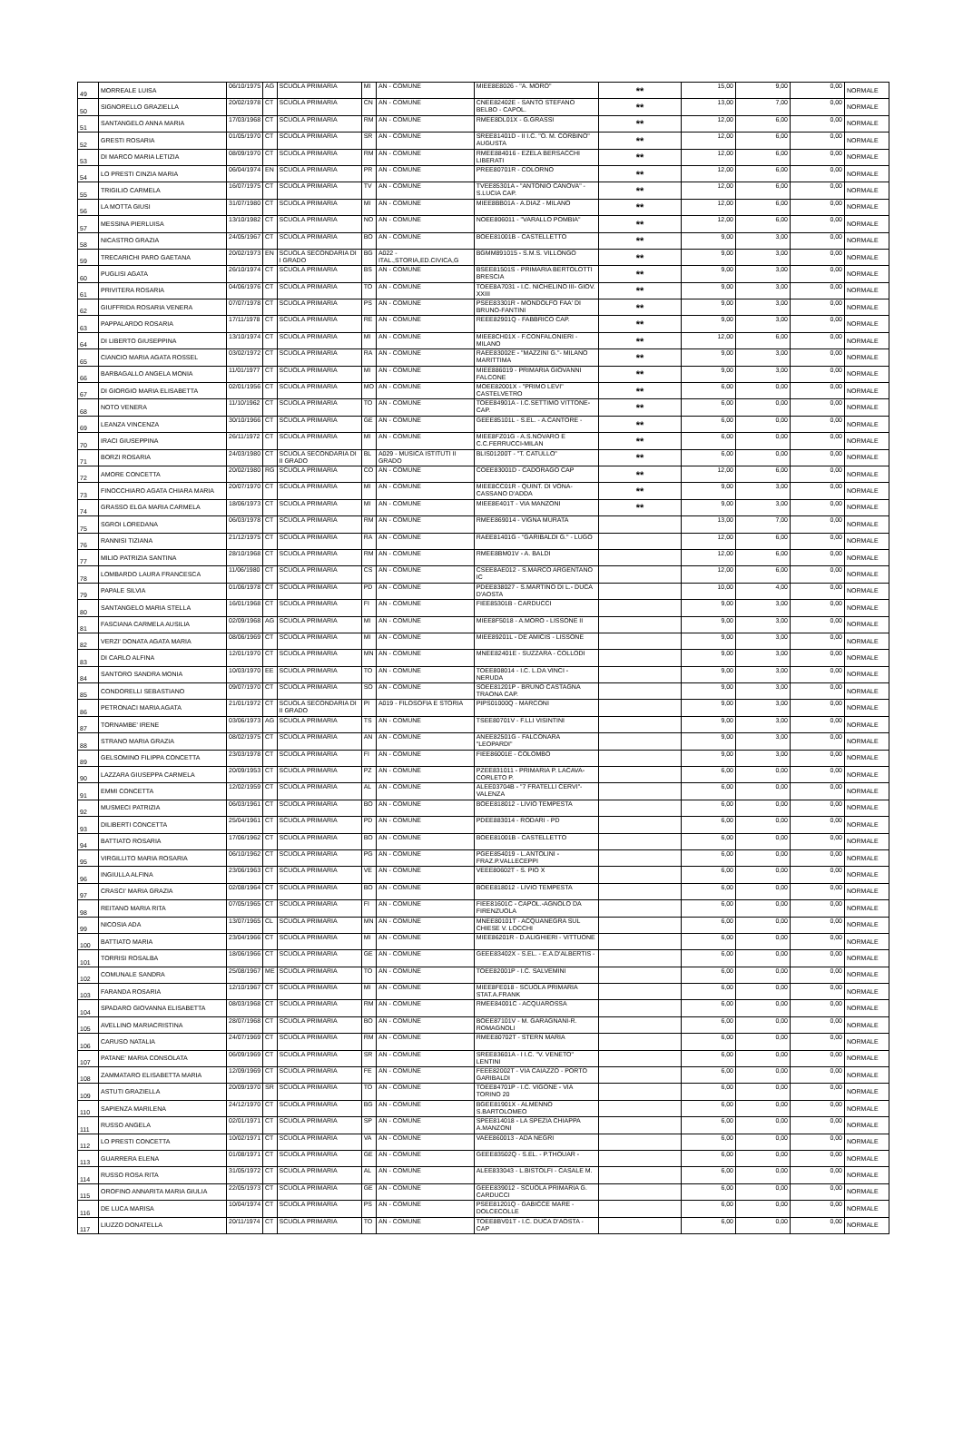| 49 | MORREALE LUISA | 06/10/1975 | AG | SCUOLA PRIMARIA | MI | AN - COMUNE | MIEE8E8026 - "A. MORO" | ** | 15,00 | 9,00 | 0,00 | NORMALE |
| 50 | SIGNORELLO GRAZIELLA | 20/02/1978 | CT | SCUOLA PRIMARIA | CN | AN - COMUNE | CNEE82402E - SANTO STEFANO BELBO - CAPOL. | ** | 13,00 | 7,00 | 0,00 | NORMALE |
| 51 | SANTANGELO ANNA MARIA | 17/03/1968 | CT | SCUOLA PRIMARIA | RM | AN - COMUNE | RMEE8DL01X - G.GRASSI | ** | 12,00 | 6,00 | 0,00 | NORMALE |
| 52 | GRESTI ROSARIA | 01/05/1970 | CT | SCUOLA PRIMARIA | SR | AN - COMUNE | SREE81401D - II I.C. "O. M. CORBINO" AUGUSTA | ** | 12,00 | 6,00 | 0,00 | NORMALE |
| 53 | DI MARCO MARIA LETIZIA | 08/09/1970 | CT | SCUOLA PRIMARIA | RM | AN - COMUNE | RMEE884016 - EZELA BERSACCHI LIBERATI | ** | 12,00 | 6,00 | 0,00 | NORMALE |
| 54 | LO PRESTI CINZIA MARIA | 06/04/1974 | EN | SCUOLA PRIMARIA | PR | AN - COMUNE | PREE80701R - COLORNO | ** | 12,00 | 6,00 | 0,00 | NORMALE |
| 55 | TRIGILIO CARMELA | 16/07/1975 | CT | SCUOLA PRIMARIA | TV | AN - COMUNE | TVEE85301A - "ANTONIO CANOVA" - S.LUCIA CAP. | ** | 12,00 | 6,00 | 0,00 | NORMALE |
| 56 | LA MOTTA GIUSI | 31/07/1980 | CT | SCUOLA PRIMARIA | MI | AN - COMUNE | MIEE8BB01A - A.DIAZ - MILANO | ** | 12,00 | 6,00 | 0,00 | NORMALE |
| 57 | MESSINA PIERLUISA | 13/10/1982 | CT | SCUOLA PRIMARIA | NO | AN - COMUNE | NOEE806011 - "VARALLO POMBIA" | ** | 12,00 | 6,00 | 0,00 | NORMALE |
| 58 | NICASTRO GRAZIA | 24/05/1967 | CT | SCUOLA PRIMARIA | BO | AN - COMUNE | BOEE81001B - CASTELLETTO | ** | 9,00 | 3,00 | 0,00 | NORMALE |
| 59 | TRECARICHI PARO GAETANA | 20/02/1973 | EN | SCUOLA SECONDARIA DI I GRADO | BG | A022 - ITAL.,STORIA,ED.CIVICA,G | BGMM891015 - S.M.S. VILLONGO | ** | 9,00 | 3,00 | 0,00 | NORMALE |
| 60 | PUGLISI AGATA | 26/10/1974 | CT | SCUOLA PRIMARIA | BS | AN - COMUNE | BSEE81501S - PRIMARIA BERTOLOTTI BRESCIA | ** | 9,00 | 3,00 | 0,00 | NORMALE |
| 61 | PRIVITERA ROSARIA | 04/06/1976 | CT | SCUOLA PRIMARIA | TO | AN - COMUNE | TOEE8A7031 - I.C. NICHELINO III- GIOV. XXIII | ** | 9,00 | 3,00 | 0,00 | NORMALE |
| 62 | GIUFFRIDA ROSARIA VENERA | 07/07/1978 | CT | SCUOLA PRIMARIA | PS | AN - COMUNE | PSEE83301R - MONDOLFO FAA' DI BRUNO-FANTINI | ** | 9,00 | 3,00 | 0,00 | NORMALE |
| 63 | PAPPALARDO ROSARIA | 17/11/1978 | CT | SCUOLA PRIMARIA | RE | AN - COMUNE | REEE82901Q - FABBRICO CAP. | ** | 9,00 | 3,00 | 0,00 | NORMALE |
| 64 | DI LIBERTO GIUSEPPINA | 13/10/1974 | CT | SCUOLA PRIMARIA | MI | AN - COMUNE | MIEE8CH01X - F.CONFALONIERI - MILANO | ** | 12,00 | 6,00 | 0,00 | NORMALE |
| 65 | CIANCIO MARIA AGATA ROSSEL | 03/02/1972 | CT | SCUOLA PRIMARIA | RA | AN - COMUNE | RAEE83002E - "MAZZINI G."- MILANO MARITTIMA | ** | 9,00 | 3,00 | 0,00 | NORMALE |
| 66 | BARBAGALLO ANGELA MONIA | 11/01/1977 | CT | SCUOLA PRIMARIA | MI | AN - COMUNE | MIEE886019 - PRIMARIA GIOVANNI FALCONE | ** | 9,00 | 3,00 | 0,00 | NORMALE |
| 67 | DI GIORGIO MARIA ELISABETTA | 02/01/1956 | CT | SCUOLA PRIMARIA | MO | AN - COMUNE | MOEE82001X - "PRIMO LEVI" CASTELVETRO | ** | 6,00 | 0,00 | 0,00 | NORMALE |
| 68 | NOTO VENERA | 11/10/1962 | CT | SCUOLA PRIMARIA | TO | AN - COMUNE | TOEE84901A - I.C.SETTIMO VITTONE- CAP. | ** | 6,00 | 0,00 | 0,00 | NORMALE |
| 69 | LEANZA VINCENZA | 30/10/1966 | CT | SCUOLA PRIMARIA | GE | AN - COMUNE | GEEE85101L - S.EL. - A.CANTORE - | ** | 6,00 | 0,00 | 0,00 | NORMALE |
| 70 | IRACI GIUSEPPINA | 26/11/1972 | CT | SCUOLA PRIMARIA | MI | AN - COMUNE | MIEE8FZ01G - A.S.NOVARO E C.C.FERRUCCI-MILAN | ** | 6,00 | 0,00 | 0,00 | NORMALE |
| 71 | BORZI ROSARIA | 24/03/1980 | CT | SCUOLA SECONDARIA DI II GRADO | BL | A029 - MUSICA ISTITUTI II GRADO | BLIS01200T - "T. CATULLO" | ** | 6,00 | 0,00 | 0,00 | NORMALE |
| 72 | AMORE CONCETTA | 20/02/1980 | RG | SCUOLA PRIMARIA | CO | AN - COMUNE | COEE83001D - CADORAGO CAP | ** | 12,00 | 6,00 | 0,00 | NORMALE |
| 73 | FINOCCHIARO AGATA CHIARA MARIA | 20/07/1970 | CT | SCUOLA PRIMARIA | MI | AN - COMUNE | MIEE8CC01R - QUINT. DI VONA- CASSANO D'ADDA | ** | 9,00 | 3,00 | 0,00 | NORMALE |
| 74 | GRASSO ELGA MARIA CARMELA | 18/06/1973 | CT | SCUOLA PRIMARIA | MI | AN - COMUNE | MIEE8E401T - VIA MANZONI | ** | 9,00 | 3,00 | 0,00 | NORMALE |
| 75 | SGROI LOREDANA | 06/03/1978 | CT | SCUOLA PRIMARIA | RM | AN - COMUNE | RMEE869014 - VIGNA MURATA | | 13,00 | 7,00 | 0,00 | NORMALE |
| 76 | RANNISI TIZIANA | 21/12/1975 | CT | SCUOLA PRIMARIA | RA | AN - COMUNE | RAEE81401G - "GARIBALDI G." - LUGO | | 12,00 | 6,00 | 0,00 | NORMALE |
| 77 | MILIO PATRIZIA SANTINA | 28/10/1968 | CT | SCUOLA PRIMARIA | RM | AN - COMUNE | RMEE8BM01V - A. BALDI | | 12,00 | 6,00 | 0,00 | NORMALE |
| 78 | LOMBARDO LAURA FRANCESCA | 11/06/1980 | CT | SCUOLA PRIMARIA | CS | AN - COMUNE | CSEE8AE012 - S.MARCO ARGENTANO IC | | 12,00 | 6,00 | 0,00 | NORMALE |
| 79 | PAPALE SILVIA | 01/06/1978 | CT | SCUOLA PRIMARIA | PD | AN - COMUNE | PDEE838027 - S.MARTINO DI L.- DUCA D'AOSTA | | 10,00 | 4,00 | 0,00 | NORMALE |
| 80 | SANTANGELO MARIA STELLA | 16/01/1968 | CT | SCUOLA PRIMARIA | FI | AN - COMUNE | FIEE85301B - CARDUCCI | | 9,00 | 3,00 | 0,00 | NORMALE |
| 81 | FASCIANA CARMELA AUSILIA | 02/09/1968 | AG | SCUOLA PRIMARIA | MI | AN - COMUNE | MIEE8F5018 - A.MORO - LISSONE II | | 9,00 | 3,00 | 0,00 | NORMALE |
| 82 | VERZI' DONATA AGATA MARIA | 08/06/1969 | CT | SCUOLA PRIMARIA | MI | AN - COMUNE | MIEE89201L - DE AMICIS - LISSONE | | 9,00 | 3,00 | 0,00 | NORMALE |
| 83 | DI CARLO ALFINA | 12/01/1970 | CT | SCUOLA PRIMARIA | MN | AN - COMUNE | MNEE82401E - SUZZARA - COLLODI | | 9,00 | 3,00 | 0,00 | NORMALE |
| 84 | SANTORO SANDRA MONIA | 10/03/1970 | EE | SCUOLA PRIMARIA | TO | AN - COMUNE | TOEE808014 - I.C. L.DA VINCI - NERUDA | | 9,00 | 3,00 | 0,00 | NORMALE |
| 85 | CONDORELLI SEBASTIANO | 09/07/1970 | CT | SCUOLA PRIMARIA | SO | AN - COMUNE | SOEE81201P - BRUNO CASTAGNA TRAONA CAP. | | 9,00 | 3,00 | 0,00 | NORMALE |
| 86 | PETRONACI MARIA AGATA | 21/01/1972 | CT | SCUOLA SECONDARIA DI II GRADO | PI | A019 - FILOSOFIA E STORIA | PIPS01000Q - MARCONI | | 9,00 | 3,00 | 0,00 | NORMALE |
| 87 | TORNAMBE' IRENE | 03/06/1973 | AG | SCUOLA PRIMARIA | TS | AN - COMUNE | TSEE80701V - F.LLI VISINTINI | | 9,00 | 3,00 | 0,00 | NORMALE |
| 88 | STRANO MARIA GRAZIA | 08/02/1975 | CT | SCUOLA PRIMARIA | AN | AN - COMUNE | ANEE82501G - FALCONARA "LEOPARDI" | | 9,00 | 3,00 | 0,00 | NORMALE |
| 89 | GELSOMINO FILIPPA CONCETTA | 23/03/1978 | CT | SCUOLA PRIMARIA | FI | AN - COMUNE | FIEE86001E - COLOMBO | | 9,00 | 3,00 | 0,00 | NORMALE |
| 90 | LAZZARA GIUSEPPA CARMELA | 20/09/1953 | CT | SCUOLA PRIMARIA | PZ | AN - COMUNE | PZEE831011 - PRIMARIA P. LACAVA-CORLETO P. | | 6,00 | 0,00 | 0,00 | NORMALE |
| 91 | EMMI CONCETTA | 12/02/1959 | CT | SCUOLA PRIMARIA | AL | AN - COMUNE | ALEE03704B - "7 FRATELLI CERVI"- VALENZA | | 6,00 | 0,00 | 0,00 | NORMALE |
| 92 | MUSMECI PATRIZIA | 06/03/1961 | CT | SCUOLA PRIMARIA | BO | AN - COMUNE | BOEE818012 - LIVIO TEMPESTA | | 6,00 | 0,00 | 0,00 | NORMALE |
| 93 | DILIBERTI CONCETTA | 25/04/1961 | CT | SCUOLA PRIMARIA | PD | AN - COMUNE | PDEE883014 - RODARI - PD | | 6,00 | 0,00 | 0,00 | NORMALE |
| 94 | BATTIATO ROSARIA | 17/06/1962 | CT | SCUOLA PRIMARIA | BO | AN - COMUNE | BOEE81001B - CASTELLETTO | | 6,00 | 0,00 | 0,00 | NORMALE |
| 95 | VIRGILLITO MARIA ROSARIA | 06/10/1962 | CT | SCUOLA PRIMARIA | PG | AN - COMUNE | PGEE854019 - L.ANTOLINI - FRAZ.P.VALLECEPPI | | 6,00 | 0,00 | 0,00 | NORMALE |
| 96 | INGIULLA ALFINA | 23/06/1963 | CT | SCUOLA PRIMARIA | VE | AN - COMUNE | VEEE80602T - S. PIO X | | 6,00 | 0,00 | 0,00 | NORMALE |
| 97 | CRASCI' MARIA GRAZIA | 02/08/1964 | CT | SCUOLA PRIMARIA | BO | AN - COMUNE | BOEE818012 - LIVIO TEMPESTA | | 6,00 | 0,00 | 0,00 | NORMALE |
| 98 | REITANO MARIA RITA | 07/05/1965 | CT | SCUOLA PRIMARIA | FI | AN - COMUNE | FIEE81601C - CAPOL.-AGNOLO DA FIRENZUOLA | | 6,00 | 0,00 | 0,00 | NORMALE |
| 99 | NICOSIA ADA | 13/07/1965 | CL | SCUOLA PRIMARIA | MN | AN - COMUNE | MNEE80101T - ACQUANEGRA SUL CHIESE V. LOCCHI | | 6,00 | 0,00 | 0,00 | NORMALE |
| 100 | BATTIATO MARIA | 23/04/1966 | CT | SCUOLA PRIMARIA | MI | AN - COMUNE | MIEE86201R - D.ALIGHIERI - VITTUONE | | 6,00 | 0,00 | 0,00 | NORMALE |
| 101 | TORRISI ROSALBA | 18/06/1966 | CT | SCUOLA PRIMARIA | GE | AN - COMUNE | GEEE83402X - S.EL. - E.A.D'ALBERTIS - | | 6,00 | 0,00 | 0,00 | NORMALE |
| 102 | COMUNALE SANDRA | 25/08/1967 | ME | SCUOLA PRIMARIA | TO | AN - COMUNE | TOEE82001P - I.C. SALVEMINI | | 6,00 | 0,00 | 0,00 | NORMALE |
| 103 | FARANDA ROSARIA | 12/10/1967 | CT | SCUOLA PRIMARIA | MI | AN - COMUNE | MIEE8FE018 - SCUOLA PRIMARIA STAT.A.FRANK | | 6,00 | 0,00 | 0,00 | NORMALE |
| 104 | SPADARO GIOVANNA ELISABETTA | 08/03/1968 | CT | SCUOLA PRIMARIA | RM | AN - COMUNE | RMEE84001C - ACQUAROSSA | | 6,00 | 0,00 | 0,00 | NORMALE |
| 105 | AVELLINO MARIACRISTINA | 28/07/1968 | CT | SCUOLA PRIMARIA | BO | AN - COMUNE | BOEE87101V - M. GARAGNANI-R. ROMAGNOLI | | 6,00 | 0,00 | 0,00 | NORMALE |
| 106 | CARUSO NATALIA | 24/07/1969 | CT | SCUOLA PRIMARIA | RM | AN - COMUNE | RMEE80702T - STERN MARIA | | 6,00 | 0,00 | 0,00 | NORMALE |
| 107 | PATANE' MARIA CONSOLATA | 06/09/1969 | CT | SCUOLA PRIMARIA | SR | AN - COMUNE | SREE83601A - I I.C. "V. VENETO" LENTINI | | 6,00 | 0,00 | 0,00 | NORMALE |
| 108 | ZAMMATARO ELISABETTA MARIA | 12/09/1969 | CT | SCUOLA PRIMARIA | FE | AN - COMUNE | FEEE82002T - VIA CAIAZZO - PORTO GARIBALDI | | 6,00 | 0,00 | 0,00 | NORMALE |
| 109 | ASTUTI GRAZIELLA | 20/09/1970 | SR | SCUOLA PRIMARIA | TO | AN - COMUNE | TOEE84701P - I.C. VIGONE - VIA TORINO 20 | | 6,00 | 0,00 | 0,00 | NORMALE |
| 110 | SAPIENZA MARILENA | 24/12/1970 | CT | SCUOLA PRIMARIA | BG | AN - COMUNE | BGEE81901X - ALMENNO S.BARTOLOMEO | | 6,00 | 0,00 | 0,00 | NORMALE |
| 111 | RUSSO ANGELA | 02/01/1971 | CT | SCUOLA PRIMARIA | SP | AN - COMUNE | SPEE814018 - LA SPEZIA CHIAPPA A.MANZONI | | 6,00 | 0,00 | 0,00 | NORMALE |
| 112 | LO PRESTI CONCETTA | 10/02/1971 | CT | SCUOLA PRIMARIA | VA | AN - COMUNE | VAEE860013 - ADA NEGRI | | 6,00 | 0,00 | 0,00 | NORMALE |
| 113 | GUARRERA ELENA | 01/08/1971 | CT | SCUOLA PRIMARIA | GE | AN - COMUNE | GEEE83502Q - S.EL. - P.THOUAR - | | 6,00 | 0,00 | 0,00 | NORMALE |
| 114 | RUSSO ROSA RITA | 31/05/1972 | CT | SCUOLA PRIMARIA | AL | AN - COMUNE | ALEE833043 - L.BISTOLFI - CASALE M. | | 6,00 | 0,00 | 0,00 | NORMALE |
| 115 | OROFINO ANNARITA MARIA GIULIA | 22/05/1973 | CT | SCUOLA PRIMARIA | GE | AN - COMUNE | GEEE839012 - SCUOLA PRIMARIA G. CARDUCCI | | 6,00 | 0,00 | 0,00 | NORMALE |
| 116 | DE LUCA MARISA | 10/04/1974 | CT | SCUOLA PRIMARIA | PS | AN - COMUNE | PSEE81201Q - GABICCE MARE - DOLCECOLLE | | 6,00 | 0,00 | 0,00 | NORMALE |
| 117 | LIUZZO DONATELLA | 20/11/1974 | CT | SCUOLA PRIMARIA | TO | AN - COMUNE | TOEE8BV01T - I.C. DUCA D'AOSTA - CAP | | 6,00 | 0,00 | 0,00 | NORMALE |